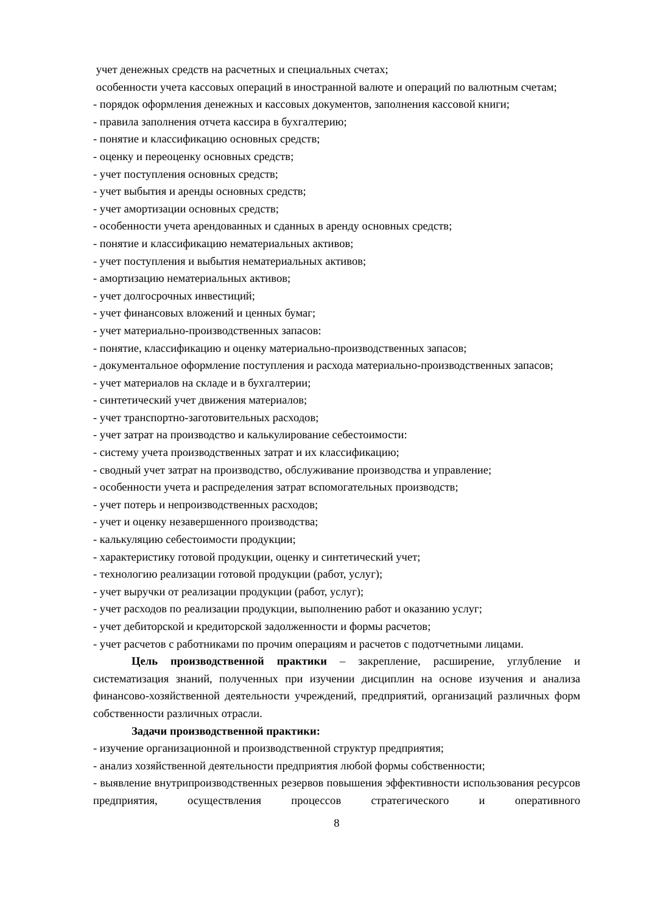учет денежных средств на расчетных и специальных счетах;
особенности учета кассовых операций в иностранной валюте и операций по валютным счетам;
- порядок оформления денежных и кассовых документов, заполнения кассовой книги;
- правила заполнения отчета кассира в бухгалтерию;
- понятие и классификацию основных средств;
- оценку и переоценку основных средств;
- учет поступления основных средств;
- учет выбытия и аренды основных средств;
- учет амортизации основных средств;
- особенности учета арендованных и сданных в аренду основных средств;
- понятие и классификацию нематериальных активов;
- учет поступления и выбытия нематериальных активов;
- амортизацию нематериальных активов;
- учет долгосрочных инвестиций;
- учет финансовых вложений и ценных бумаг;
- учет материально-производственных запасов:
- понятие, классификацию и оценку материально-производственных запасов;
- документальное оформление поступления и расхода материально-производственных запасов;
- учет материалов на складе и в бухгалтерии;
- синтетический учет движения материалов;
- учет транспортно-заготовительных расходов;
- учет затрат на производство и калькулирование себестоимости:
- систему учета производственных затрат и их классификацию;
- сводный учет затрат на производство, обслуживание производства и управление;
- особенности учета и распределения затрат вспомогательных производств;
- учет потерь и непроизводственных расходов;
- учет и оценку незавершенного производства;
- калькуляцию себестоимости продукции;
- характеристику готовой продукции, оценку и синтетический учет;
- технологию реализации готовой продукции (работ, услуг);
- учет выручки от реализации продукции (работ, услуг);
- учет расходов по реализации продукции, выполнению работ и оказанию услуг;
- учет дебиторской и кредиторской задолженности и формы расчетов;
- учет расчетов с работниками по прочим операциям и расчетов с подотчетными лицами.
Цель производственной практики – закрепление, расширение, углубление и систематизация знаний, полученных при изучении дисциплин на основе изучения и анализа финансово-хозяйственной деятельности учреждений, предприятий, организаций различных форм собственности различных отрасли.
Задачи производственной практики:
- изучение организационной и производственной структур предприятия;
- анализ хозяйственной деятельности предприятия любой формы собственности;
- выявление внутрипроизводственных резервов повышения эффективности использования ресурсов предприятия, осуществления процессов стратегического и оперативного
8